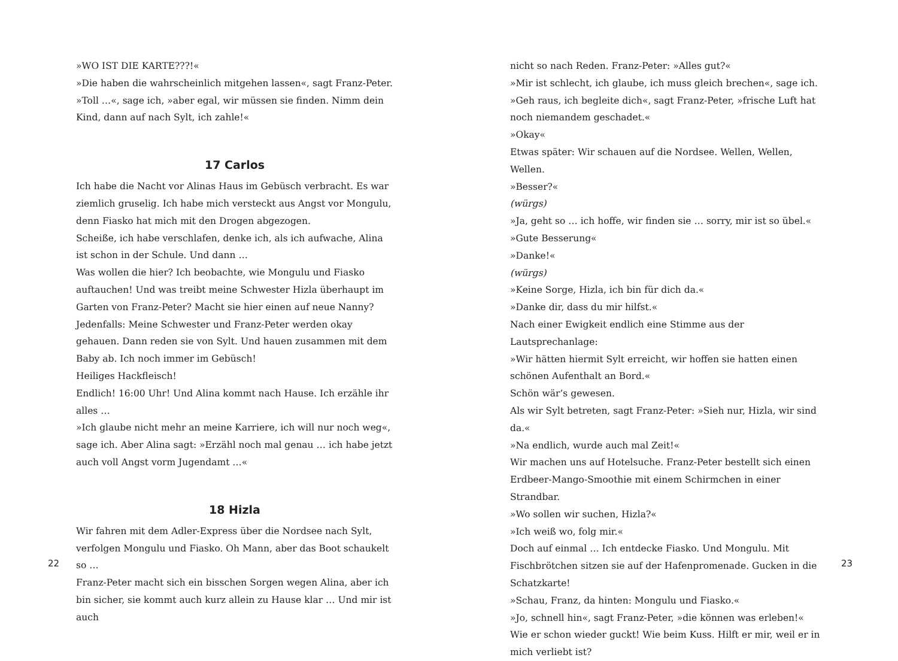»WO IST DIE KARTE???!«
»Die haben die wahrscheinlich mitgehen lassen«, sagt Franz-Peter.
»Toll …«, sage ich, »aber egal, wir müssen sie finden. Nimm dein Kind, dann auf nach Sylt, ich zahle!«
17 Carlos
Ich habe die Nacht vor Alinas Haus im Gebüsch verbracht. Es war ziemlich gruselig. Ich habe mich versteckt aus Angst vor Mongulu, denn Fiasko hat mich mit den Drogen abgezogen.
Scheiße, ich habe verschlafen, denke ich, als ich aufwache, Alina ist schon in der Schule. Und dann …
Was wollen die hier? Ich beobachte, wie Mongulu und Fiasko auftauchen! Und was treibt meine Schwester Hizla überhaupt im Garten von Franz-Peter? Macht sie hier einen auf neue Nanny? Jedenfalls: Meine Schwester und Franz-Peter werden okay gehauen. Dann reden sie von Sylt. Und hauen zusammen mit dem Baby ab. Ich noch immer im Gebüsch!
Heiliges Hackfleisch!
Endlich! 16:00 Uhr! Und Alina kommt nach Hause. Ich erzähle ihr alles …
»Ich glaube nicht mehr an meine Karriere, ich will nur noch weg«, sage ich. Aber Alina sagt: »Erzähl noch mal genau … ich habe jetzt auch voll Angst vorm Jugendamt …«
18 Hizla
Wir fahren mit dem Adler-Express über die Nordsee nach Sylt, verfolgen Mongulu und Fiasko. Oh Mann, aber das Boot schaukelt so …
Franz-Peter macht sich ein bisschen Sorgen wegen Alina, aber ich bin sicher, sie kommt auch kurz allein zu Hause klar … Und mir ist auch
22
nicht so nach Reden. Franz-Peter: »Alles gut?«
»Mir ist schlecht, ich glaube, ich muss gleich brechen«, sage ich.
»Geh raus, ich begleite dich«, sagt Franz-Peter, »frische Luft hat noch niemandem geschadet.«
»Okay«
Etwas später: Wir schauen auf die Nordsee. Wellen, Wellen, Wellen.
»Besser?«
(würgs)
»Ja, geht so … ich hoffe, wir finden sie … sorry, mir ist so übel.«
»Gute Besserung«
»Danke!«
(würgs)
»Keine Sorge, Hizla, ich bin für dich da.«
»Danke dir, dass du mir hilfst.«
Nach einer Ewigkeit endlich eine Stimme aus der Lautsprechanlage:
»Wir hätten hiermit Sylt erreicht, wir hoffen sie hatten einen schönen Aufenthalt an Bord.«
Schön wär’s gewesen.
Als wir Sylt betreten, sagt Franz-Peter: »Sieh nur, Hizla, wir sind da.«
»Na endlich, wurde auch mal Zeit!«
Wir machen uns auf Hotelsuche. Franz-Peter bestellt sich einen Erdbeer-Mango-Smoothie mit einem Schirmchen in einer Strandbar.
»Wo sollen wir suchen, Hizla?«
»Ich weiß wo, folg mir.«
Doch auf einmal … Ich entdecke Fiasko. Und Mongulu. Mit Fischbrötchen sitzen sie auf der Hafenpromenade. Gucken in die Schatzkarte!
»Schau, Franz, da hinten: Mongulu und Fiasko.«
»Jo, schnell hin«, sagt Franz-Peter, »die können was erleben!«
Wie er schon wieder guckt! Wie beim Kuss. Hilft er mir, weil er in mich verliebt ist?
23